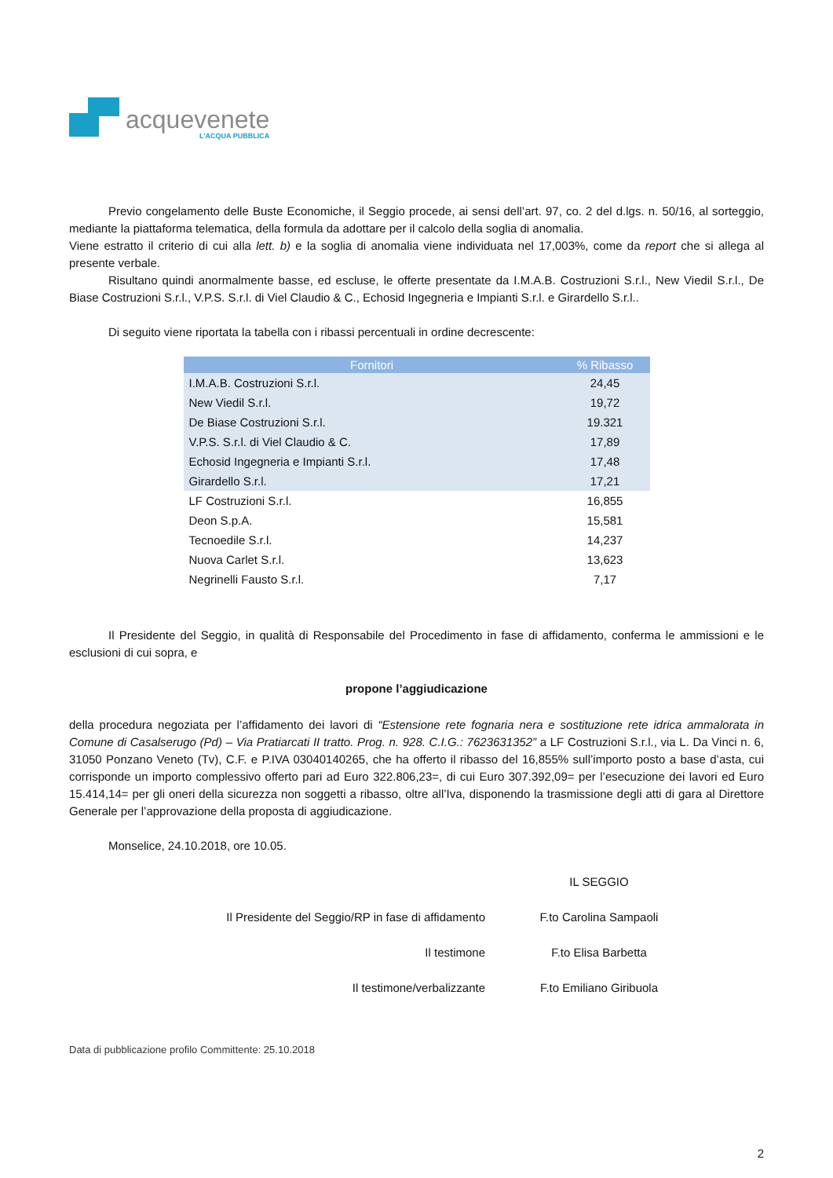acquevenete
L'ACQUA PUBBLICA
Previo congelamento delle Buste Economiche, il Seggio procede, ai sensi dell’art. 97, co. 2 del d.lgs. n. 50/16, al sorteggio, mediante la piattaforma telematica, della formula da adottare per il calcolo della soglia di anomalia.
Viene estratto il criterio di cui alla lett. b) e la soglia di anomalia viene individuata nel 17,003%, come da report che si allega al presente verbale.
Risultano quindi anormalmente basse, ed escluse, le offerte presentate da I.M.A.B. Costruzioni S.r.l., New Viedil S.r.l., De Biase Costruzioni S.r.l., V.P.S. S.r.l. di Viel Claudio & C., Echosid Ingegneria e Impianti S.r.l. e Girardello S.r.l..
Di seguito viene riportata la tabella con i ribassi percentuali in ordine decrescente:
| Fornitori | % Ribasso |
| --- | --- |
| I.M.A.B. Costruzioni S.r.l. | 24,45 |
| New Viedil S.r.l. | 19,72 |
| De Biase Costruzioni S.r.l. | 19.321 |
| V.P.S. S.r.l. di Viel Claudio & C. | 17,89 |
| Echosid Ingegneria e Impianti S.r.l. | 17,48 |
| Girardello S.r.l. | 17,21 |
| LF Costruzioni S.r.l. | 16,855 |
| Deon S.p.A. | 15,581 |
| Tecnoedile S.r.l. | 14,237 |
| Nuova Carlet S.r.l. | 13,623 |
| Negrinelli Fausto S.r.l. | 7,17 |
Il Presidente del Seggio, in qualità di Responsabile del Procedimento in fase di affidamento, conferma le ammissioni e le esclusioni di cui sopra, e
propone l’aggiudicazione
della procedura negoziata per l’affidamento dei lavori di “Estensione rete fognaria nera e sostituzione rete idrica ammalorata in Comune di Casalserugo (Pd) – Via Pratiarcati II tratto. Prog. n. 928. C.I.G.: 7623631352” a LF Costruzioni S.r.l., via L. Da Vinci n. 6, 31050 Ponzano Veneto (Tv), C.F. e P.IVA 03040140265, che ha offerto il ribasso del 16,855% sull’importo posto a base d’asta, cui corrisponde un importo complessivo offerto pari ad Euro 322.806,23=, di cui Euro 307.392,09= per l’esecuzione dei lavori ed Euro 15.414,14= per gli oneri della sicurezza non soggetti a ribasso, oltre all’Iva, disponendo la trasmissione degli atti di gara al Direttore Generale per l’approvazione della proposta di aggiudicazione.
Monselice, 24.10.2018, ore 10.05.
IL SEGGIO
Il Presidente del Seggio/RP in fase di affidamento
F.to Carolina Sampaoli
Il testimone
F.to Elisa Barbetta
Il testimone/verbalizzante
F.to Emiliano Giribuola
Data di pubblicazione profilo Committente: 25.10.2018
2